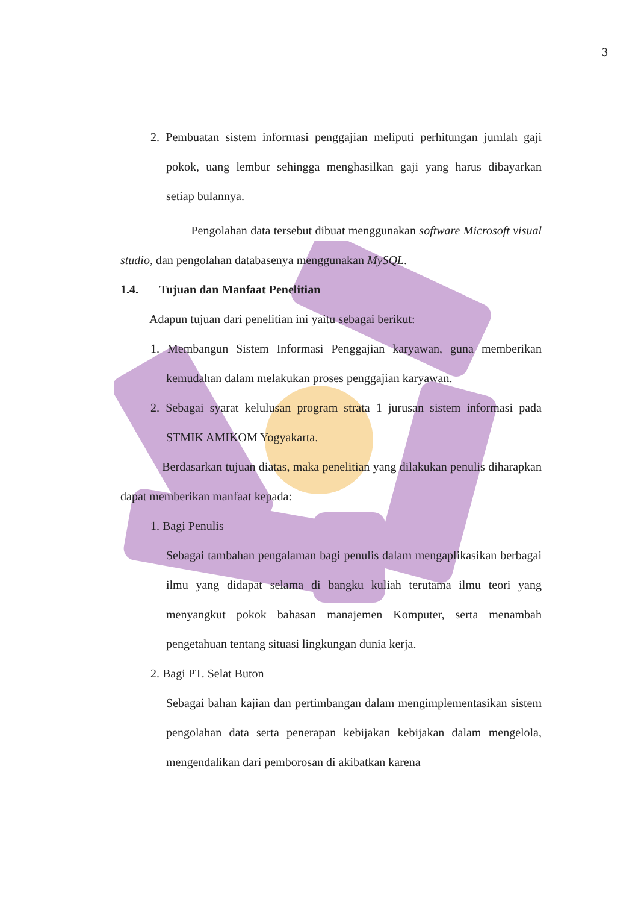3
2. Pembuatan sistem informasi penggajian meliputi perhitungan jumlah gaji pokok, uang lembur sehingga menghasilkan gaji yang harus dibayarkan setiap bulannya.
Pengolahan data tersebut dibuat menggunakan software Microsoft visual studio, dan pengolahan databasenya menggunakan MySQL.
1.4. Tujuan dan Manfaat Penelitian
Adapun tujuan dari penelitian ini yaitu sebagai berikut:
1. Membangun Sistem Informasi Penggajian karyawan, guna memberikan kemudahan dalam melakukan proses penggajian karyawan.
2. Sebagai syarat kelulusan program strata 1 jurusan sistem informasi pada STMIK AMIKOM Yogyakarta.
Berdasarkan tujuan diatas, maka penelitian yang dilakukan penulis diharapkan dapat memberikan manfaat kepada:
1. Bagi Penulis
Sebagai tambahan pengalaman bagi penulis dalam mengaplikasikan berbagai ilmu yang didapat selama di bangku kuliah terutama ilmu teori yang menyangkut pokok bahasan manajemen Komputer, serta menambah pengetahuan tentang situasi lingkungan dunia kerja.
2. Bagi PT. Selat Buton
Sebagai bahan kajian dan pertimbangan dalam mengimplementasikan sistem pengolahan data serta penerapan kebijakan kebijakan dalam mengelola, mengendalikan dari pemborosan di akibatkan karena